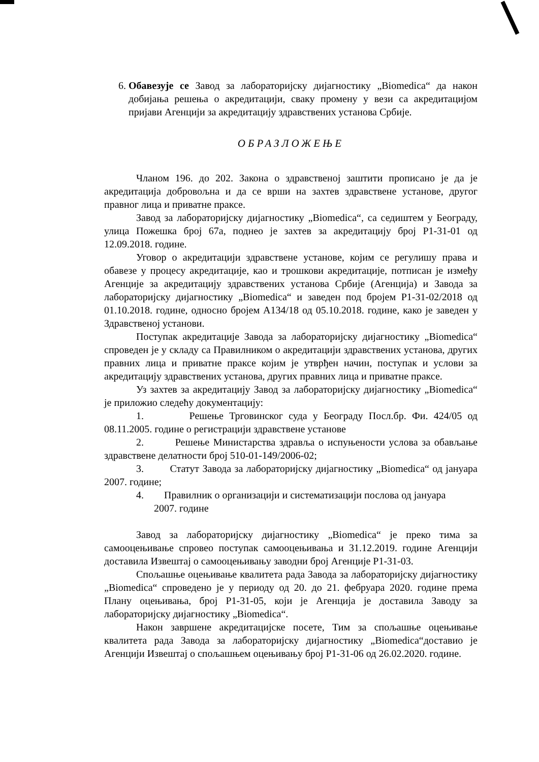6. Обавезује се Завод за лабораторијску дијагностику „Biomedica“ да након добијања решења о акредитацији, сваку промену у вези са акредитацијом пријави Агенцији за акредитацију здравствених установа Србије.
ОБРАЗЛОЖЕЊЕ
Чланом 196. до 202. Закона о здравственој заштити прописано је да је акредитација добровољна и да се врши на захтев здравствене установе, другог правног лица и приватне праксе.
Завод за лабораторијску дијагностику „Biomedica“, са седиштем у Београду, улица Пожешка број 67а, поднео је захтев за акредитацију број P1-31-01 од 12.09.2018. године.
Уговор о акредитацији здравствене установе, којим се регулишу права и обавезе у процесу акредитације, као и трошкови акредитације, потписан је између Агенције за акредитацију здравствених установа Србије (Агенција) и Завода за лабораторијску дијагностику „Biomedica“ и заведен под бројем P1-31-02/2018 од 01.10.2018. године, односно бројем А134/18 од 05.10.2018. године, како је заведен у Здравственој установи.
Поступак акредитације Завода за лабораторијску дијагностику „Biomedica“ спроведен је у складу са Правилником о акредитацији здравствених установа, других правних лица и приватне праксе којим је утврђен начин, поступак и услови за акредитацију здравствених установа, других правних лица и приватне праксе.
Уз захтев за акредитацију Завод за лабораторијску дијагностику „Biomedica“ је приложио следећу документацију:
1. Решење Трговинског суда у Београду Посл.бр. Фи. 424/05 од 08.11.2005. године о регистрацији здравствене установе
2. Решење Министарства здравља о испуњености услова за обављање здравствене делатности број 510-01-149/2006-02;
3. Статут Завода за лабораторијску дијагностику „Biomedica“ од јануара 2007. године;
4. Правилник о организацији и систематизацији послова од јануара
2007. године
Завод за лабораторијску дијагностику „Biomedica“ је преко тима за самооцењивање спровео поступак самооцењивања и 31.12.2019. године Агенцији доставила Извештај о самооцењивању заводни број Агенције P1-31-03.
Спољашње оцењивање квалитета рада Завода за лабораторијску дијагностику „Biomedica“ спроведено је у периоду од 20. до 21. фебруара 2020. године према Плану оцењивања, број P1-31-05, који је Агенција је доставила Заводу за лабораторијску дијагностику „Biomedica“.
Након завршене акредитацијске посете, Тим за спољашње оцењивање квалитета рада Завода за лабораторијску дијагностику „Biomedica“доставио је Агенцији Извештај о спољашњем оцењивању број P1-31-06 од 26.02.2020. године.